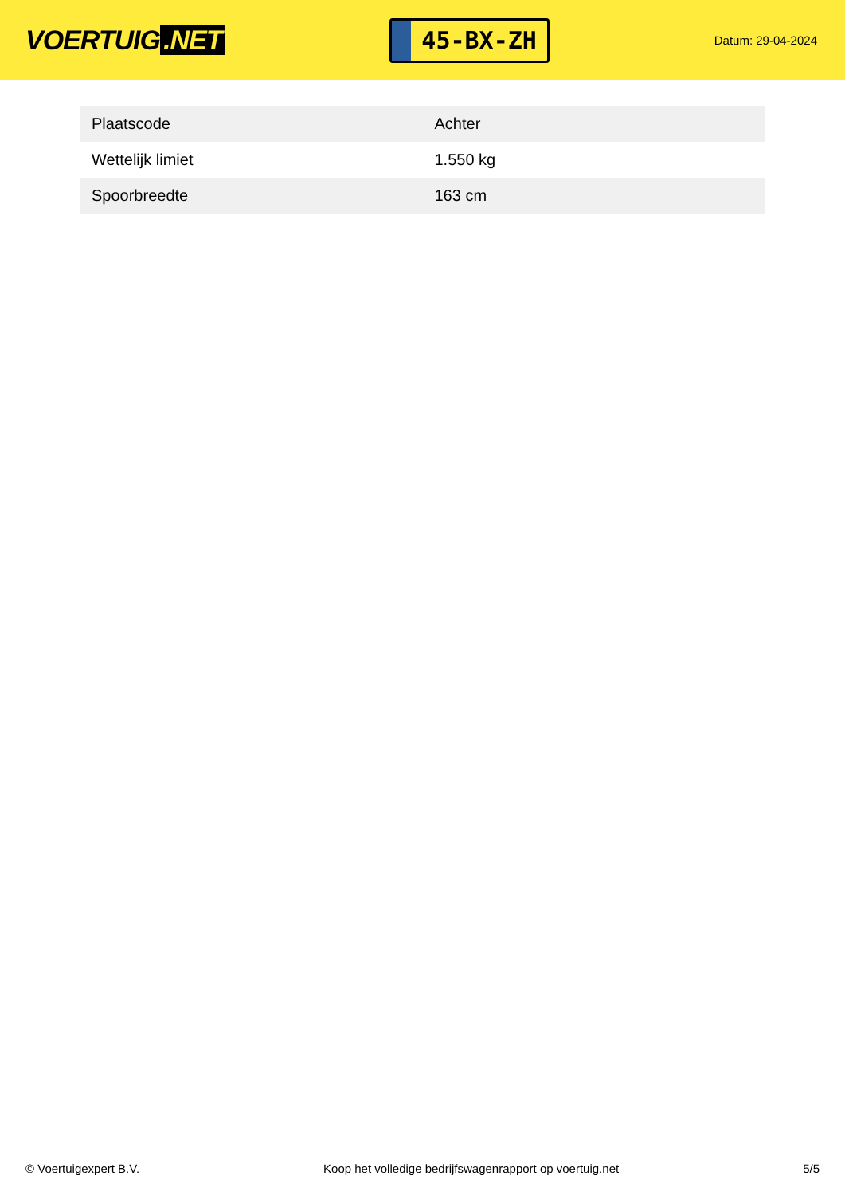VOERTUIG.NET
45-BX-ZH
Datum: 29-04-2024
| Plaatscode | Achter |
| Wettelijk limiet | 1.550 kg |
| Spoorbreedte | 163 cm |
© Voertuigexpert B.V. Koop het volledige bedrijfswagenrapport op voertuig.net 5/5